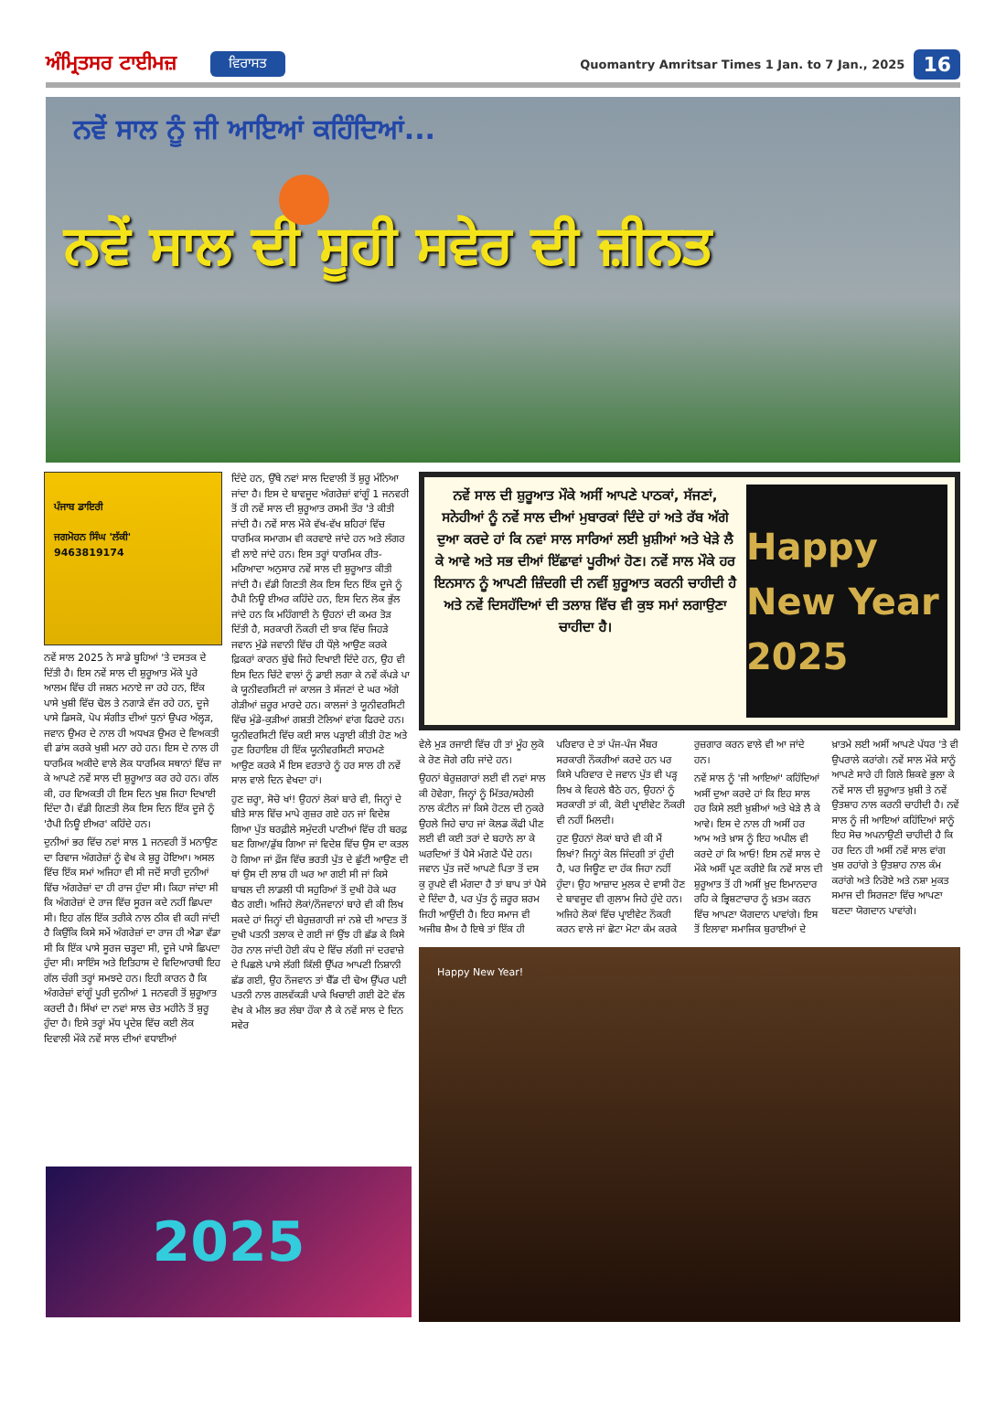ਅੰਮ੍ਰਿਤਸਰ ਟਾਈਮਜ਼
ਵਿਰਾਸਤ
Quomantry Amritsar Times 1 Jan. to 7 Jan., 2025
16
ਨਵੇਂ ਸਾਲ ਨੂੰ ਜੀ ਆਇਆਂ ਕਹਿੰਦਿਆਂ...
ਨਵੇਂ ਸਾਲ ਦੀ ਸੂਹੀ ਸਵੇਰ ਦੀ ਜ਼ੀਨਤ
ਪੰਜਾਬ ਡਾਇਰੀ
ਜਗਮੋਹਨ ਸਿੰਘ 'ਲੱਕੀ'
9463819174
ਨਵੇਂ ਸਾਲ 2025 ਨੇ ਸਾਡੇ ਬੂਹਿਆਂ 'ਤੇ ਦਸਤਕ ਦੇ ਦਿੱਤੀ ਹੈ। ਇਸ ਨਵੇਂ ਸਾਲ ਦੀ ਸ਼ੁਰੂਆਤ ਮੌਕੇ ਪੂਰੇ ਆਲਮ ਵਿੱਚ ਹੀ ਜਸ਼ਨ ਮਨਾਏ ਜਾ ਰਹੇ ਹਨ, ਇੱਕ ਪਾਸੇ ਖੁਸ਼ੀ ਵਿੱਚ ਢੋਲ ਤੇ ਨਗਾੜੇ ਵੱਜ ਰਹੇ ਹਨ, ਦੂਜੇ ਪਾਸੇ ਡਿਸਕੋ, ਪੋਪ ਸੰਗੀਤ ਦੀਆਂ ਧੁਨਾਂ ਉਪਰ ਅੱਲ੍ਹੜ, ਜਵਾਨ ਉਮਰ ਦੇ ਨਾਲ ਹੀ ਅਧਖੜ ਉਮਰ ਦੇ ਵਿਅਕਤੀ ਵੀ ਡਾਂਸ ਕਰਕੇ ਖੁਸ਼ੀ ਮਨਾ ਰਹੇ ਹਨ। ਇਸ ਦੇ ਨਾਲ ਹੀ ਧਾਰਮਿਕ ਅਕੀਦੇ ਵਾਲੇ ਲੋਕ ਧਾਰਮਿਕ ਸਥਾਨਾਂ ਵਿੱਚ ਜਾ ਕੇ ਆਪਣੇ ਨਵੇਂ ਸਾਲ ਦੀ ਸ਼ੁਰੂਆਤ ਕਰ ਰਹੇ ਹਨ। ਗੱਲ ਕੀ, ਹਰ ਵਿਅਕਤੀ ਹੀ ਇਸ ਦਿਨ ਖੁਸ਼ ਜਿਹਾ ਦਿਖਾਈ ਦਿੰਦਾ ਹੈ। ਵੱਡੀ ਗਿਣਤੀ ਲੋਕ ਇਸ ਦਿਨ ਇੱਕ ਦੂਜੇ ਨੂੰ 'ਹੈਪੀ ਨਿਊ ਈਅਰ' ਕਹਿੰਦੇ ਹਨ।
ਦੁਨੀਆਂ ਭਰ ਵਿੱਚ ਨਵਾਂ ਸਾਲ 1 ਜਨਵਰੀ ਤੋਂ ਮਨਾਉਣ ਦਾ ਰਿਵਾਜ ਅੰਗਰੇਜ਼ਾਂ ਨੂੰ ਵੇਖ ਕੇ ਸ਼ੁਰੂ ਹੋਇਆ। ਅਸਲ ਵਿੱਚ ਇੱਕ ਸਮਾਂ ਅਜਿਹਾ ਵੀ ਸੀ ਜਦੋਂ ਸਾਰੀ ਦੁਨੀਆਂ ਵਿੱਚ ਅੰਗਰੇਜ਼ਾਂ ਦਾ ਹੀ ਰਾਜ ਹੁੰਦਾ ਸੀ। ਕਿਹਾ ਜਾਂਦਾ ਸੀ ਕਿ ਅੰਗਰੇਜ਼ਾਂ ਦੇ ਰਾਜ ਵਿੱਚ ਸੂਰਜ ਕਦੇ ਨਹੀਂ ਛਿਪਦਾ ਸੀ। ਇਹ ਗੱਲ ਇੱਕ ਤਰੀਕੇ ਨਾਲ ਠੀਕ ਵੀ ਕਹੀ ਜਾਂਦੀ ਹੈ ਕਿਉਂਕਿ ਕਿਸੇ ਸਮੇਂ ਅੰਗਰੇਜ਼ਾਂ ਦਾ ਰਾਜ ਹੀ ਐਡਾ ਵੱਡਾ ਸੀ ਕਿ ਇੱਕ ਪਾਸੇ ਸੂਰਜ ਚੜ੍ਹਦਾ ਸੀ, ਦੂਜੇ ਪਾਸੇ ਛਿਪਦਾ ਹੁੰਦਾ ਸੀ। ਸਾਇੰਸ ਅਤੇ ਇਤਿਹਾਸ ਦੇ ਵਿਦਿਆਰਥੀ ਇਹ ਗੱਲ ਚੰਗੀ ਤਰ੍ਹਾਂ ਸਮਝਦੇ ਹਨ। ਇਹੀ ਕਾਰਨ ਹੈ ਕਿ ਅੰਗਰੇਜ਼ਾਂ ਵਾਂਗੂੰ ਪੂਰੀ ਦੁਨੀਆਂ 1 ਜਨਵਰੀ ਤੋਂ ਸ਼ੁਰੂਆਤ ਕਰਦੀ ਹੈ। ਸਿੱਖਾਂ ਦਾ ਨਵਾਂ ਸਾਲ ਚੇਤ ਮਹੀਨੇ ਤੋਂ ਸ਼ੁਰੂ ਹੁੰਦਾ ਹੈ। ਇਸੇ ਤਰ੍ਹਾਂ ਮੱਧ ਪ੍ਰਦੇਸ਼ ਵਿੱਚ ਕਈ ਲੋਕ ਦਿਵਾਲੀ ਮੌਕੇ ਨਵੇਂ ਸਾਲ ਦੀਆਂ ਵਧਾਈਆਂ
ਦਿੰਦੇ ਹਨ, ਉੱਥੇ ਨਵਾਂ ਸਾਲ ਦਿਵਾਲੀ ਤੋਂ ਸ਼ੁਰੂ ਮੰਨਿਆ ਜਾਂਦਾ ਹੈ। ਇਸ ਦੇ ਬਾਵਜੂਦ ਅੰਗਰੇਜ਼ਾਂ ਵਾਂਗੂੰ 1 ਜਨਵਰੀ ਤੋਂ ਹੀ ਨਵੇਂ ਸਾਲ ਦੀ ਸ਼ੁਰੂਆਤ ਰਸਮੀ ਤੌਰ 'ਤੇ ਕੀਤੀ ਜਾਂਦੀ ਹੈ। ਨਵੇਂ ਸਾਲ ਮੌਕੇ ਵੱਖ-ਵੱਖ ਸ਼ਹਿਰਾਂ ਵਿੱਚ ਧਾਰਮਿਕ ਸਮਾਗਮ ਵੀ ਕਰਵਾਏ ਜਾਂਦੇ ਹਨ ਅਤੇ ਲੰਗਰ ਵੀ ਲਾਏ ਜਾਂਦੇ ਹਨ। ਇਸ ਤਰ੍ਹਾਂ ਧਾਰਮਿਕ ਰੀਤ-ਮਰਿਆਦਾ ਅਨੁਸਾਰ ਨਵੇਂ ਸਾਲ ਦੀ ਸ਼ੁਰੂਆਤ ਕੀਤੀ ਜਾਂਦੀ ਹੈ। ਵੱਡੀ ਗਿਣਤੀ ਲੋਕ ਇਸ ਦਿਨ ਇੱਕ ਦੂਜੇ ਨੂੰ ਹੈਪੀ ਨਿਊ ਈਅਰ ਕਹਿੰਦੇ ਹਨ, ਇਸ ਦਿਨ ਲੋਕ ਭੁੱਲ ਜਾਂਦੇ ਹਨ ਕਿ ਮਹਿੰਗਾਈ ਨੇ ਉਹਨਾਂ ਦੀ ਕਮਰ ਤੋੜ ਦਿੱਤੀ ਹੈ, ਸਰਕਾਰੀ ਨੌਕਰੀ ਦੀ ਝਾਕ ਵਿੱਚ ਜਿਹੜੇ ਜਵਾਨ ਮੁੰਡੇ ਜਵਾਨੀ ਵਿੱਚ ਹੀ ਧੌਲ਼ੇ ਆਉਣ ਕਰਕੇ ਫ਼ਿਕਰਾਂ ਕਾਰਨ ਬੁੱਢੇ ਜਿਹੇ ਦਿਖਾਈ ਦਿੰਦੇ ਹਨ, ਉਹ ਵੀ ਇਸ ਦਿਨ ਚਿੱਟੇ ਵਾਲਾਂ ਨੂੰ ਡਾਈ ਲਗਾ ਕੇ ਨਵੇਂ ਕੱਪੜੇ ਪਾ ਕੇ ਯੂਨੀਵਰਸਿਟੀ ਜਾਂ ਕਾਲਜ ਤੇ ਸੱਜਣਾਂ ਦੇ ਘਰ ਅੱਗੇ ਗੇੜੀਆਂ ਜ਼ਰੂਰ ਮਾਰਦੇ ਹਨ। ਕਾਲਜਾਂ ਤੇ ਯੂਨੀਵਰਸਿਟੀ ਵਿੱਚ ਮੁੰਡੇ-ਕੁੜੀਆਂ ਗਸ਼ਤੀ ਟੋਲਿਆਂ ਵਾਂਗ ਫਿਰਦੇ ਹਨ। ਯੂਨੀਵਰਸਿਟੀ ਵਿੱਚ ਕਈ ਸਾਲ ਪੜ੍ਹਾਈ ਕੀਤੀ ਹੋਣ ਅਤੇ ਹੁਣ ਰਿਹਾਇਸ਼ ਹੀ ਇੱਕ ਯੂਨੀਵਰਸਿਟੀ ਸਾਹਮਣੇ ਆਉਣ ਕਰਕੇ ਮੈਂ ਇਸ ਵਰਤਾਰੇ ਨੂੰ ਹਰ ਸਾਲ ਹੀ ਨਵੇਂ ਸਾਲ ਵਾਲੇ ਦਿਨ ਵੇਖਦਾ ਹਾਂ।
ਹੁਣ ਜ਼ਰ੍ਹਾ, ਸੋਚੋ ਖਾਂ! ਉਹਨਾਂ ਲੋਕਾਂ ਬਾਰੇ ਵੀ, ਜਿਨ੍ਹਾਂ ਦੇ ਬੀਤੇ ਸਾਲ ਵਿੱਚ ਮਾਪੇ ਗੁਜ਼ਰ ਗਏ ਹਨ ਜਾਂ ਵਿਦੇਸ਼ ਗਿਆ ਪੁੱਤ ਬਰਫ਼ੀਲੇ ਸਮੁੰਦਰੀ ਪਾਣੀਆਂ ਵਿੱਚ ਹੀ ਬਰਫ਼ ਬਣ ਗਿਆ/ਡੁੱਬ ਗਿਆ ਜਾਂ ਵਿਦੇਸ਼ ਵਿੱਚ ਉਸ ਦਾ ਕਤਲ ਹੋ ਗਿਆ ਜਾਂ ਫ਼ੌਜ ਵਿੱਚ ਭਰਤੀ ਪੁੱਤ ਦੇ ਛੁੱਟੀ ਆਉਣ ਦੀ ਥਾਂ ਉਸ ਦੀ ਲਾਸ਼ ਹੀ ਘਰ ਆ ਗਈ ਸੀ ਜਾਂ ਕਿਸੇ ਬਾਬਲ ਦੀ ਲਾਡਲੀ ਧੀ ਸਹੁਰਿਆਂ ਤੋਂ ਦੁਖੀ ਹੋਕੇ ਘਰ ਬੈਠ ਗਈ। ਅਜਿਹੇ ਲੋਕਾਂ/ਨੌਜਵਾਨਾਂ ਬਾਰੇ ਵੀ ਕੀ ਲਿਖ ਸਕਦੇ ਹਾਂ ਜਿਨ੍ਹਾਂ ਦੀ ਬੇਰੁਜ਼ਗਾਰੀ ਜਾਂ ਨਸ਼ੇ ਦੀ ਆਦਤ ਤੋਂ ਦੁਖੀ ਪਤਨੀ ਤਲਾਕ ਦੇ ਗਈ ਜਾਂ ਉਂਝ ਹੀ ਛੱਡ ਕੇ ਕਿਸੇ ਹੋਰ ਨਾਲ ਜਾਂਦੀ ਹੋਈ ਕੰਧ ਦੇ ਵਿੱਚ ਲੱਗੀ ਜਾਂ ਦਰਵਾਜ਼ੇ ਦੇ ਪਿਛਲੇ ਪਾਸੇ ਲੱਗੀ ਕਿੱਲੀ ਉੱਪਰ ਆਪਣੀ ਨਿਸ਼ਾਨੀ ਛੱਡ ਗਈ, ਉਹ ਨੌਜਵਾਨ ਤਾਂ ਬੈੱਡ ਦੀ ਢੋਅ ਉੱਪਰ ਪਈ ਪਤਨੀ ਨਾਲ ਗਲਵੱਕੜੀ ਪਾਕੇ ਖਿਚਾਈ ਗਈ ਫੋਟੋ ਵੱਲ ਵੇਖ ਕੇ ਮੀਲ ਭਰ ਲੰਬਾ ਹੌਕਾ ਲੈ ਕੇ ਨਵੇਂ ਸਾਲ ਦੇ ਦਿਨ ਸਵੇਰ
ਨਵੇਂ ਸਾਲ ਦੀ ਸ਼ੁਰੂਆਤ ਮੌਕੇ ਅਸੀਂ ਆਪਣੇ ਪਾਠਕਾਂ, ਸੱਜਣਾਂ, ਸਨੇਹੀਆਂ ਨੂੰ ਨਵੇਂ ਸਾਲ ਦੀਆਂ ਮੁਬਾਰਕਾਂ ਦਿੰਦੇ ਹਾਂ ਅਤੇ ਰੱਬ ਅੱਗੇ ਦੁਆ ਕਰਦੇ ਹਾਂ ਕਿ ਨਵਾਂ ਸਾਲ ਸਾਰਿਆਂ ਲਈ ਖ਼ੁਸ਼ੀਆਂ ਅਤੇ ਖੇੜੇ ਲੈ ਕੇ ਆਵੇ ਅਤੇ ਸਭ ਦੀਆਂ ਇੱਛਾਵਾਂ ਪੂਰੀਆਂ ਹੋਣ। ਨਵੇਂ ਸਾਲ ਮੌਕੇ ਹਰ ਇਨਸਾਨ ਨੂੰ ਆਪਣੀ ਜ਼ਿੰਦਗੀ ਦੀ ਨਵੀਂ ਸ਼ੁਰੂਆਤ ਕਰਨੀ ਚਾਹੀਦੀ ਹੈ ਅਤੇ ਨਵੇਂ ਦਿਸਹੱਦਿਆਂ ਦੀ ਤਲਾਸ਼ ਵਿੱਚ ਵੀ ਕੁਝ ਸਮਾਂ ਲਗਾਉਣਾ ਚਾਹੀਦਾ ਹੈ।
Happy New Year
2025
ਵੇਲੇ ਮੁੜ ਰਜਾਈ ਵਿੱਚ ਹੀ ਤਾਂ ਮੂੰਹ ਲੁਕੋ ਕੇ ਰੋਣ ਜੋਗੇ ਰਹਿ ਜਾਂਦੇ ਹਨ।
ਉਹਨਾਂ ਬੇਰੁਜ਼ਗਾਰਾਂ ਲਈ ਵੀ ਨਵਾਂ ਸਾਲ ਕੀ ਹੋਵੇਗਾ, ਜਿਨ੍ਹਾਂ ਨੂੰ ਮਿੱਤਰ/ਸਹੇਲੀ ਨਾਲ ਕੰਟੀਨ ਜਾਂ ਕਿਸੇ ਹੋਟਲ ਦੀ ਨੁਕਰੇ ਉਹਲੇ ਜਿਹੇ ਚਾਹ ਜਾਂ ਕੋਲਡ ਕੌਫੀ ਪੀਣ ਲਈ ਵੀ ਕਈ ਤਰਾਂ ਦੇ ਬਹਾਨੇ ਲਾ ਕੇ ਘਰਦਿਆਂ ਤੋਂ ਪੈਸੇ ਮੰਗਣੇ ਪੈਂਦੇ ਹਨ। ਜਵਾਨ ਪੁੱਤ ਜਦੋਂ ਆਪਣੇ ਪਿਤਾ ਤੋਂ ਦਸ ਕੁ ਰੁਪਏ ਵੀ ਮੰਗਦਾ ਹੈ ਤਾਂ ਬਾਪ ਤਾਂ ਪੈਸੇ ਦੇ ਦਿੰਦਾ ਹੈ, ਪਰ ਪੁੱਤ ਨੂੰ ਜ਼ਰੂਰ ਸ਼ਰਮ ਜਿਹੀ ਆਉਂਦੀ ਹੈ। ਇਹ ਸਮਾਜ ਵੀ ਅਜੀਬ ਸ਼ੈਅ ਹੈ ਇਥੇ ਤਾਂ ਇੱਕ ਹੀ ਪਰਿਵਾਰ ਦੇ ਤਾਂ ਪੰਜ-ਪੰਜ ਮੈਂਬਰ ਸਰਕਾਰੀ ਨੌਕਰੀਆਂ ਕਰਦੇ ਹਨ ਪਰ ਕਿਸੇ ਪਰਿਵਾਰ ਦੇ ਜਵਾਨ ਪੁੱਤ ਵੀ ਪੜ੍ਹ ਲਿਖ ਕੇ ਵਿਹਲੇ ਬੈਠੇ ਹਨ, ਉਹਨਾਂ ਨੂੰ ਸਰਕਾਰੀ ਤਾਂ ਕੀ, ਕੋਈ ਪ੍ਰਾਈਵੇਟ ਨੌਕਰੀ ਵੀ ਨਹੀਂ ਮਿਲਦੀ।
ਹੁਣ ਉਹਨਾਂ ਲੋਕਾਂ ਬਾਰੇ ਵੀ ਕੀ ਮੈਂ ਲਿਖਾਂ? ਜਿਨ੍ਹਾਂ ਕੋਲ ਜਿੰਦਗੀ ਤਾਂ ਹੁੰਦੀ ਹੈ, ਪਰ ਜਿਊਣ ਦਾ ਹੱਕ ਜਿਹਾ ਨਹੀਂ ਹੁੰਦਾ। ਉਹ ਆਜ਼ਾਦ ਮੁਲਕ ਦੇ ਵਾਸੀ ਹੋਣ ਦੇ ਬਾਵਜੂਦ ਵੀ ਗੁਲਾਮ ਜਿਹੇ ਹੁੰਦੇ ਹਨ। ਅਜਿਹੇ ਲੋਕਾਂ ਵਿੱਚ ਪ੍ਰਾਈਵੇਟ ਨੌਕਰੀ ਕਰਨ ਵਾਲੇ ਜਾਂ ਛੋਟਾ ਮੋਟਾ ਕੰਮ ਕਰਕੇ ਰੁਜ਼ਗਾਰ ਕਰਨ ਵਾਲੇ ਵੀ ਆ ਜਾਂਦੇ ਹਨ।
ਨਵੇਂ ਸਾਲ ਨੂੰ 'ਜੀ ਆਇਆਂ' ਕਹਿੰਦਿਆਂ ਅਸੀਂ ਦੁਆ ਕਰਦੇ ਹਾਂ ਕਿ ਇਹ ਸਾਲ ਹਰ ਕਿਸੇ ਲਈ ਖ਼ੁਸ਼ੀਆਂ ਅਤੇ ਖੇੜੇ ਲੈ ਕੇ ਆਵੇ। ਇਸ ਦੇ ਨਾਲ ਹੀ ਅਸੀਂ ਹਰ ਆਮ ਅਤੇ ਖ਼ਾਸ ਨੂੰ ਇਹ ਅਪੀਲ ਵੀ ਕਰਦੇ ਹਾਂ ਕਿ ਆਓ! ਇਸ ਨਵੇਂ ਸਾਲ ਦੇ ਮੌਕੇ ਅਸੀਂ ਪ੍ਰਣ ਕਰੀਏ ਕਿ ਨਵੇਂ ਸਾਲ ਦੀ ਸ਼ੁਰੂਆਤ ਤੋਂ ਹੀ ਅਸੀਂ ਖ਼ੁਦ ਇਮਾਨਦਾਰ ਰਹਿ ਕੇ ਭ੍ਰਿਸ਼ਟਾਚਾਰ ਨੂੰ ਖ਼ਤਮ ਕਰਨ ਵਿੱਚ ਆਪਣਾ ਯੋਗਦਾਨ ਪਾਵਾਂਗੇ। ਇਸ ਤੋਂ ਇਲਾਵਾ ਸਮਾਜਿਕ ਬੁਰਾਈਆਂ ਦੇ ਖ਼ਾਤਮੇ ਲਈ ਅਸੀਂ ਆਪਣੇ ਪੱਧਰ 'ਤੇ ਵੀ ਉਪਰਾਲੇ ਕਰਾਂਗੇ। ਨਵੇਂ ਸਾਲ ਮੌਕੇ ਸਾਨੂੰ ਆਪਣੇ ਸਾਰੇ ਹੀ ਗਿਲੇ ਸ਼ਿਕਵੇ ਭੁਲਾ ਕੇ ਨਵੇਂ ਸਾਲ ਦੀ ਸ਼ੁਰੂਆਤ ਖ਼ੁਸ਼ੀ ਤੇ ਨਵੇਂ ਉਤਸ਼ਾਹ ਨਾਲ ਕਰਨੀ ਚਾਹੀਦੀ ਹੈ। ਨਵੇਂ ਸਾਲ ਨੂੰ ਜੀ ਆਇਆਂ ਕਹਿੰਦਿਆਂ ਸਾਨੂੰ ਇਹ ਸੋਚ ਅਪਨਾਉਣੀ ਚਾਹੀਦੀ ਹੈ ਕਿ ਹਰ ਦਿਨ ਹੀ ਅਸੀਂ ਨਵੇਂ ਸਾਲ ਵਾਂਗ ਖੁਸ਼ ਰਹਾਂਗੇ ਤੇ ਉਤਸ਼ਾਹ ਨਾਲ ਕੰਮ ਕਰਾਂਗੇ ਅਤੇ ਨਿਰੋਏ ਅਤੇ ਨਸ਼ਾ ਮੁਕਤ ਸਮਾਜ ਦੀ ਸਿਰਜਣਾ ਵਿੱਚ ਆਪਣਾ ਬਣਦਾ ਯੋਗਦਾਨ ਪਾਵਾਂਗੇ।
Happy New Year!
2025